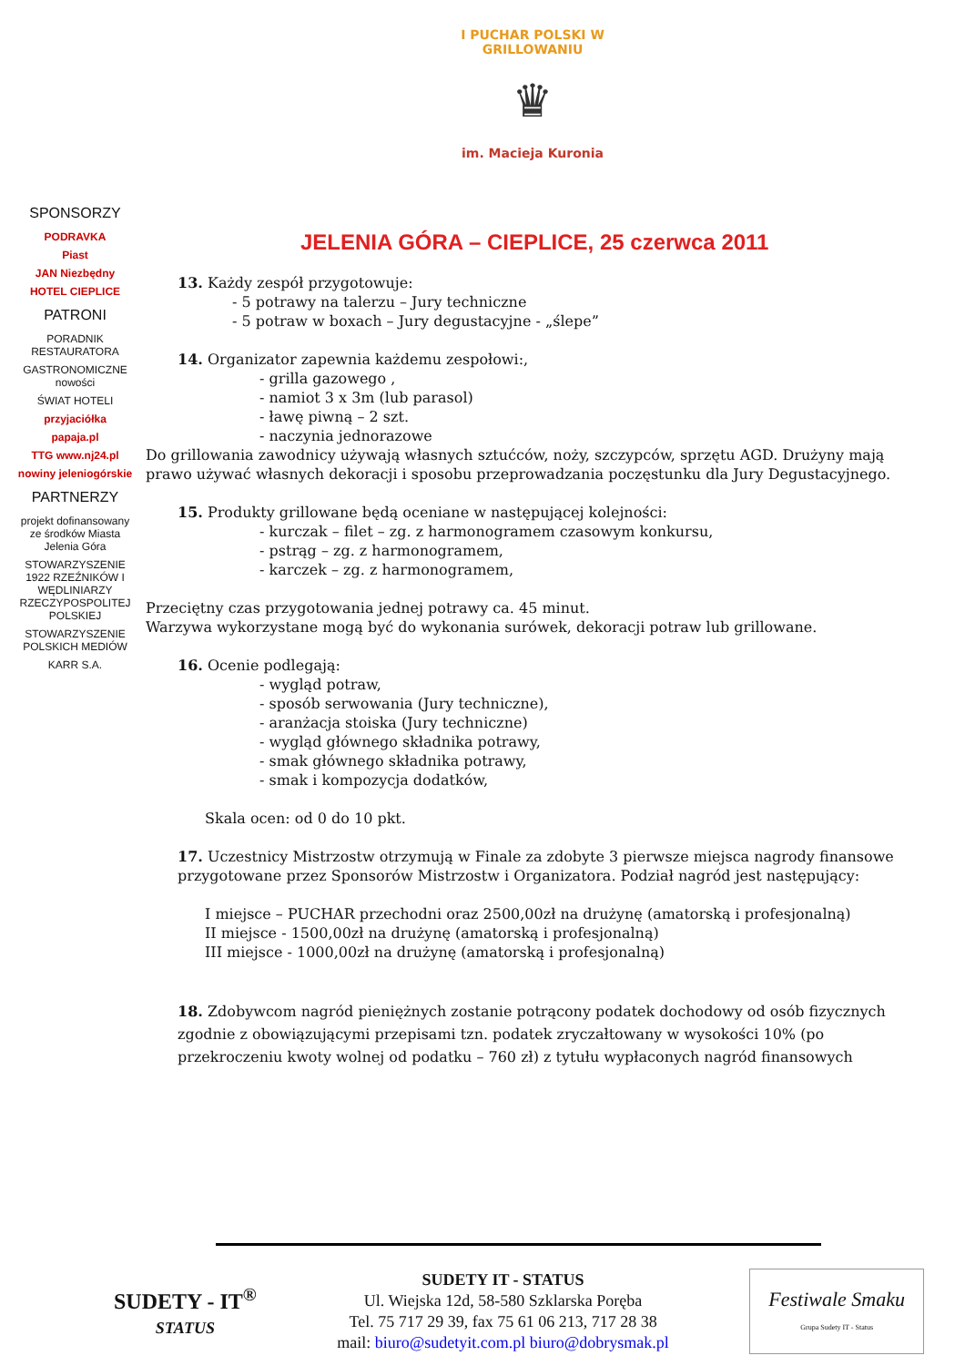I PUCHAR POLSKI W GRILLOWANIU
♛
im. Macieja Kuronia
SPONSORZY
PODRAVKA
Piast
JAN Niezbędny
HOTEL CIEPLICE
PATRONI
PORADNIK RESTAURATORA
GASTRONOMICZNE nowości
ŚWIAT HOTELI
przyjaciółka
papaja.pl
TTG www.nj24.pl
nowiny jeleniogórskie
PARTNERZY
projekt dofinansowany ze środków Miasta Jelenia Góra
STOWARZYSZENIE 1922 RZEŹNIKÓW I WĘDLINIARZY RZECZYPOSPOLITEJ POLSKIEJ
STOWARZYSZENIE POLSKICH MEDIÓW
KARR S.A.
JELENIA GÓRA – CIEPLICE, 25 czerwca 2011
13. Każdy zespół przygotowuje:
- 5 potrawy na talerzu – Jury techniczne
- 5 potraw w boxach – Jury degustacyjne - „ślepe”
14. Organizator zapewnia każdemu zespołowi:,
- grilla gazowego ,
- namiot 3 x 3m (lub parasol)
- ławę piwną – 2 szt.
- naczynia jednorazowe
Do grillowania zawodnicy używają własnych sztućców, noży, szczypców, sprzętu AGD. Drużyny mają prawo używać własnych dekoracji i sposobu przeprowadzania poczęstunku dla Jury Degustacyjnego.
15. Produkty grillowane będą oceniane w następującej kolejności:
- kurczak – filet – zg. z harmonogramem czasowym konkursu,
- pstrąg – zg. z harmonogramem,
- karczek – zg. z harmonogramem,
Przeciętny czas przygotowania jednej potrawy ca. 45 minut.
Warzywa wykorzystane mogą być do wykonania surówek, dekoracji potraw lub grillowane.
16. Ocenie podlegają:
- wygląd potraw,
- sposób serwowania (Jury techniczne),
- aranżacja stoiska (Jury techniczne)
- wygląd głównego składnika potrawy,
- smak głównego składnika potrawy,
- smak i kompozycja dodatków,
Skala ocen: od 0 do 10 pkt.
17. Uczestnicy Mistrzostw otrzymują w Finale za zdobyte 3 pierwsze miejsca nagrody finansowe przygotowane przez Sponsorów Mistrzostw i Organizatora. Podział nagród jest następujący:
I miejsce – PUCHAR przechodni oraz 2500,00zł na drużynę (amatorską i profesjonalną)
II miejsce - 1500,00zł na drużynę (amatorską i profesjonalną)
III miejsce - 1000,00zł na drużynę (amatorską i profesjonalną)
18. Zdobywcom nagród pieniężnych zostanie potrącony podatek dochodowy od osób fizycznych zgodnie z obowiązującymi przepisami tzn. podatek zryczałtowany w wysokości 10% (po przekroczeniu kwoty wolnej od podatku – 760 zł) z tytułu wypłaconych nagród finansowych
SUDETY - IT<sup>®</sup>
STATUS
SUDETY IT - STATUS
Ul. Wiejska 12d, 58-580 Szklarska Poręba
Tel. 75 717 29 39, fax 75 61 06 213, 717 28 38
mail: biuro@sudetyit.com.pl biuro@dobrysmak.pl
Festiwale Smaku
Grupa Sudety IT - Status